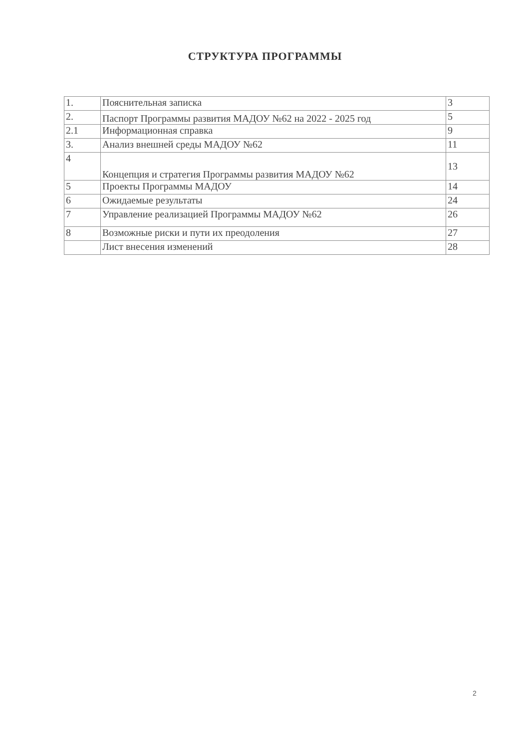СТРУКТУРА ПРОГРАММЫ
| 1. | Пояснительная записка | 3 |
| 2. | Паспорт Программы развития МАДОУ №62 на 2022 - 2025 год | 5 |
| 2.1 | Информационная справка | 9 |
| 3. | Анализ внешней среды МАДОУ №62 | 11 |
| 4 | Концепция и стратегия Программы развития МАДОУ №62 | 13 |
| 5 | Проекты Программы МАДОУ | 14 |
| 6 | Ожидаемые результаты | 24 |
| 7 | Управление реализацией Программы МАДОУ №62 | 26 |
| 8 | Возможные риски и пути их преодоления | 27 |
| | Лист внесения изменений | 28 |
2